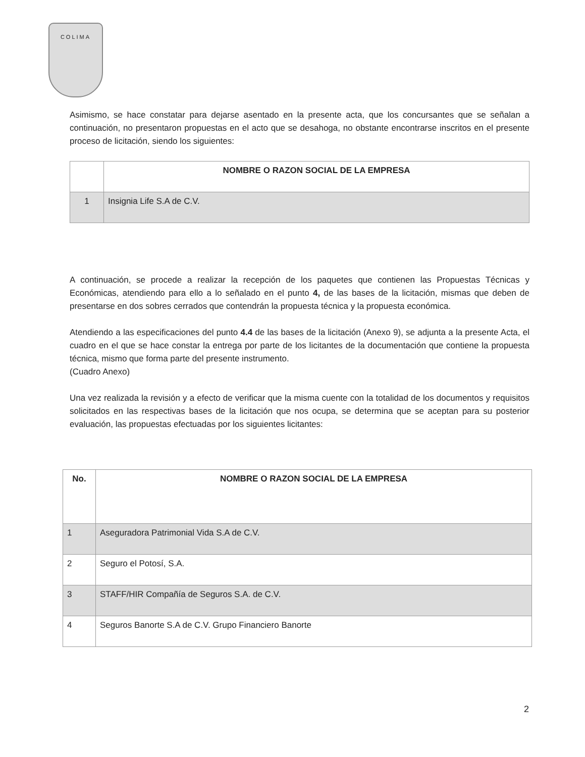COLIMA
Asimismo, se hace constatar para dejarse asentado en la presente acta, que los concursantes que se señalan a continuación, no presentaron propuestas en el acto que se desahoga, no obstante encontrarse inscritos en el presente proceso de licitación, siendo los siguientes:
| | NOMBRE O RAZON SOCIAL DE LA EMPRESA |
| --- | --- |
| 1 | Insignia Life S.A de C.V. |
A continuación, se procede a realizar la recepción de los paquetes que contienen las Propuestas Técnicas y Económicas, atendiendo para ello a lo señalado en el punto 4, de las bases de la licitación, mismas que deben de presentarse en dos sobres cerrados que contendrán la propuesta técnica y la propuesta económica.
Atendiendo a las especificaciones del punto 4.4 de las bases de la licitación (Anexo 9), se adjunta a la presente Acta, el cuadro en el que se hace constar la entrega por parte de los licitantes de la documentación que contiene la propuesta técnica, mismo que forma parte del presente instrumento.
(Cuadro Anexo)
Una vez realizada la revisión y a efecto de verificar que la misma cuente con la totalidad de los documentos y requisitos solicitados en las respectivas bases de la licitación que nos ocupa, se determina que se aceptan para su posterior evaluación, las propuestas efectuadas por los siguientes licitantes:
| No. | NOMBRE O RAZON SOCIAL DE LA EMPRESA |
| --- | --- |
| 1 | Aseguradora Patrimonial Vida S.A de C.V. |
| 2 | Seguro el Potosí, S.A. |
| 3 | STAFF/HIR Compañía de Seguros S.A. de C.V. |
| 4 | Seguros Banorte S.A de C.V. Grupo Financiero Banorte |
2